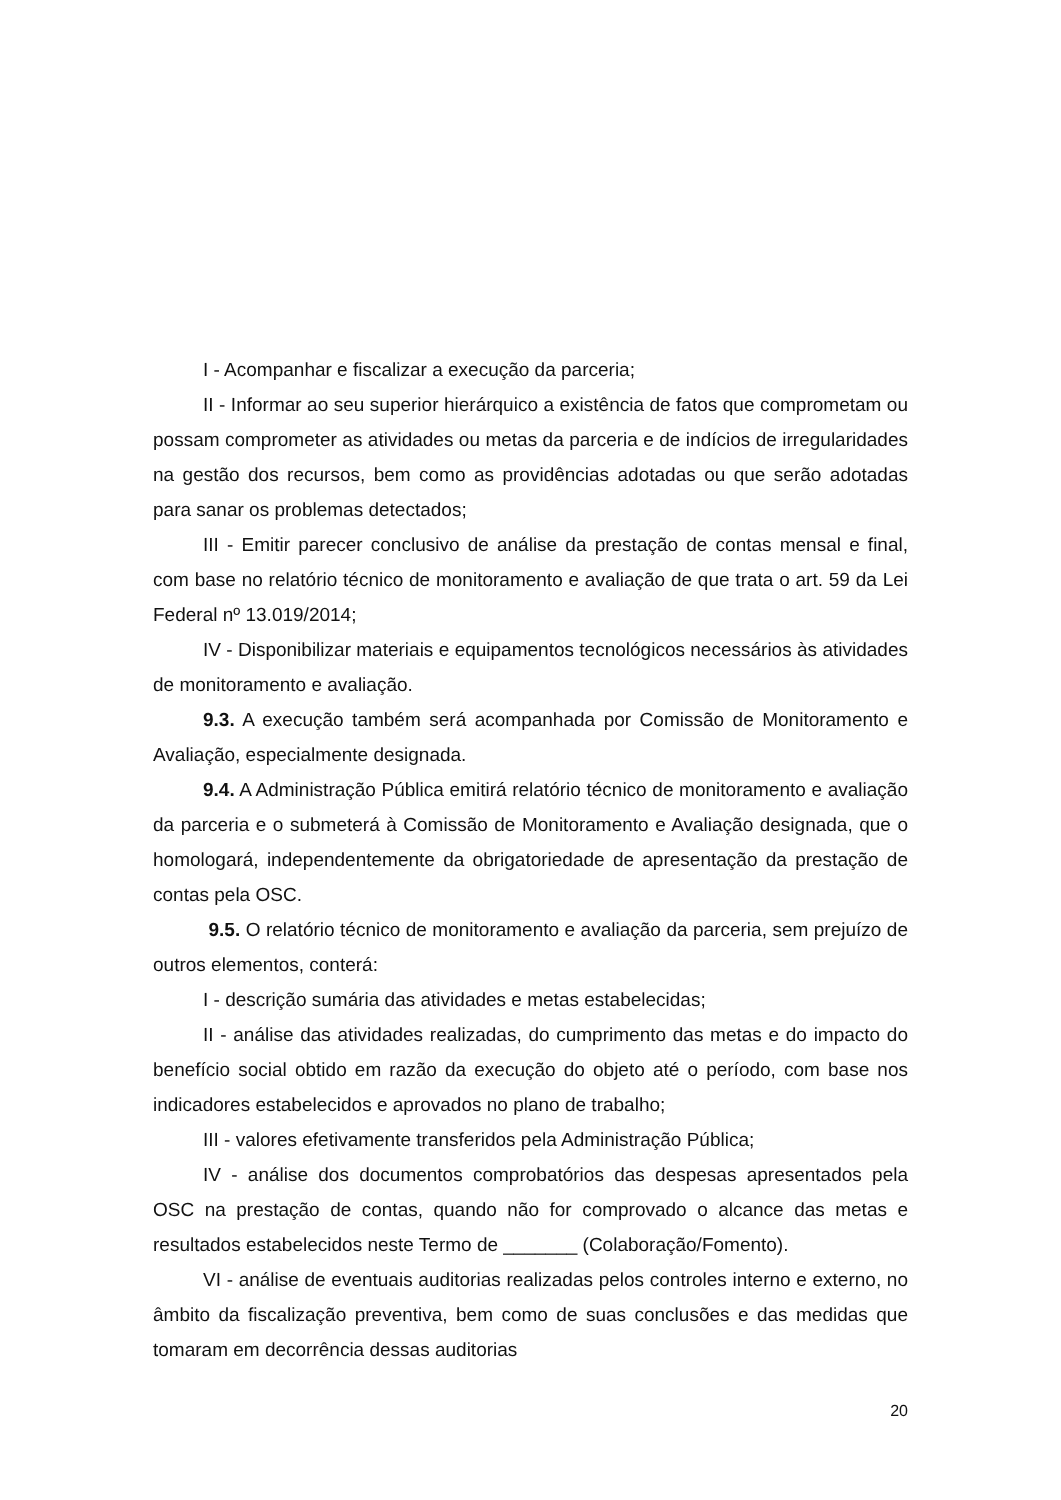I - Acompanhar e fiscalizar a execução da parceria;
II - Informar ao seu superior hierárquico a existência de fatos que comprometam ou possam comprometer as atividades ou metas da parceria e de indícios de irregularidades na gestão dos recursos, bem como as providências adotadas ou que serão adotadas para sanar os problemas detectados;
III - Emitir parecer conclusivo de análise da prestação de contas mensal e final, com base no relatório técnico de monitoramento e avaliação de que trata o art. 59 da Lei Federal nº 13.019/2014;
IV - Disponibilizar materiais e equipamentos tecnológicos necessários às atividades de monitoramento e avaliação.
9.3. A execução também será acompanhada por Comissão de Monitoramento e Avaliação, especialmente designada.
9.4. A Administração Pública emitirá relatório técnico de monitoramento e avaliação da parceria e o submeterá à Comissão de Monitoramento e Avaliação designada, que o homologará, independentemente da obrigatoriedade de apresentação da prestação de contas pela OSC.
9.5. O relatório técnico de monitoramento e avaliação da parceria, sem prejuízo de outros elementos, conterá:
I - descrição sumária das atividades e metas estabelecidas;
II - análise das atividades realizadas, do cumprimento das metas e do impacto do benefício social obtido em razão da execução do objeto até o período, com base nos indicadores estabelecidos e aprovados no plano de trabalho;
III - valores efetivamente transferidos pela Administração Pública;
IV - análise dos documentos comprobatórios das despesas apresentados pela OSC na prestação de contas, quando não for comprovado o alcance das metas e resultados estabelecidos neste Termo de _______ (Colaboração/Fomento).
VI - análise de eventuais auditorias realizadas pelos controles interno e externo, no âmbito da fiscalização preventiva, bem como de suas conclusões e das medidas que tomaram em decorrência dessas auditorias
20